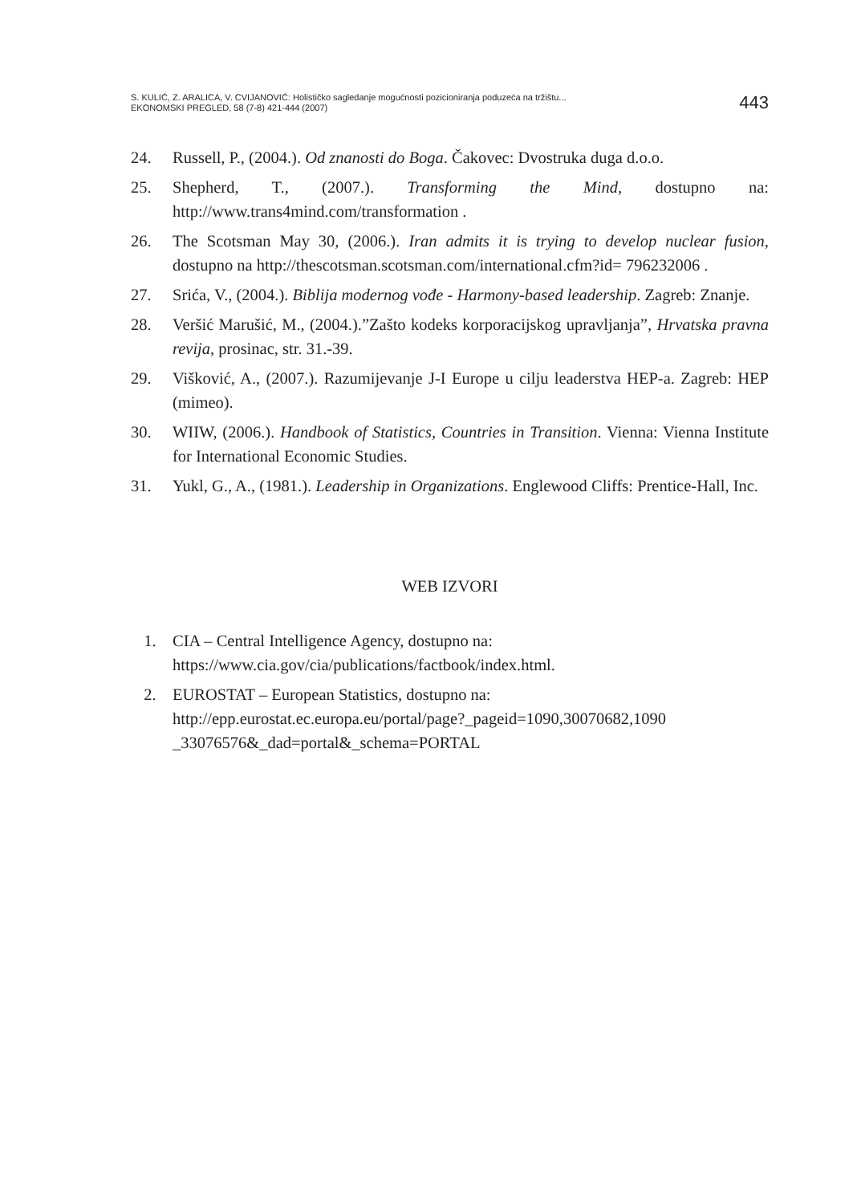S. KULIĆ, Z. ARALICA, V. CVIJANOVIĆ: Holističko sagledanje mogućnosti pozicioniranja poduzeća na tržištu...
EKONOMSKI PREGLED, 58 (7-8) 421-444 (2007)
443
24. Russell, P., (2004.). Od znanosti do Boga. Čakovec: Dvostruka duga d.o.o.
25. Shepherd, T., (2007.). Transforming the Mind, dostupno na: http://www.trans4mind.com/transformation .
26. The Scotsman May 30, (2006.). Iran admits it is trying to develop nuclear fusion, dostupno na http://thescotsman.scotsman.com/international.cfm?id= 796232006 .
27. Srića, V., (2004.). Biblija modernog vođe - Harmony-based leadership. Zagreb: Znanje.
28. Veršić Marušić, M., (2004.).”Zašto kodeks korporacijskog upravljanja”, Hrvatska pravna revija, prosinac, str. 31.-39.
29. Višković, A., (2007.). Razumijevanje J-I Europe u cilju leaderstva HEP-a. Zagreb: HEP (mimeo).
30. WIIW, (2006.). Handbook of Statistics, Countries in Transition. Vienna: Vienna Institute for International Economic Studies.
31. Yukl, G., A., (1981.). Leadership in Organizations. Englewood Cliffs: Prentice-Hall, Inc.
WEB IZVORI
1. CIA – Central Intelligence Agency, dostupno na:
https://www.cia.gov/cia/publications/factbook/index.html.
2. EUROSTAT – European Statistics, dostupno na:
http://epp.eurostat.ec.europa.eu/portal/page?_pageid=1090,30070682,1090 _33076576&_dad=portal&_schema=PORTAL